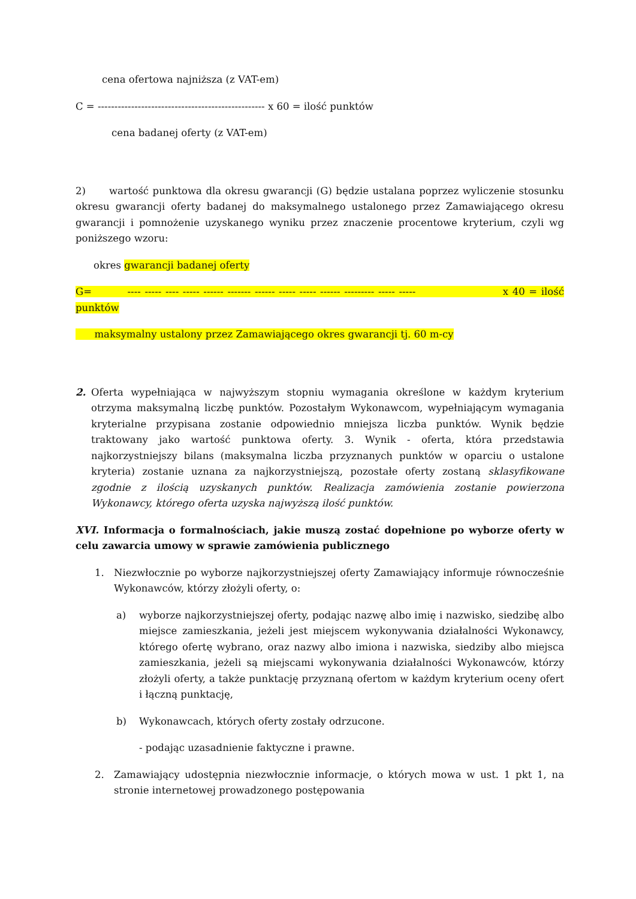cena ofertowa najniższa (z VAT-em)
C = -------------------------------------------------- x 60 = ilość punktów
cena badanej oferty (z VAT-em)
2) wartość punktowa dla okresu gwarancji (G) będzie ustalana poprzez wyliczenie stosunku okresu gwarancji oferty badanej do maksymalnego ustalonego przez Zamawiającego okresu gwarancji i pomnożenie uzyskanego wyniku przez znaczenie procentowe kryterium, czyli wg poniższego wzoru:
okres gwarancji badanej oferty
G= ---- ----- ---- ----- ------ ------- ------ ----- ----- ------ --------- ----- ----- x 40 = ilość punktów
maksymalny ustalony przez Zamawiającego okres gwarancji tj. 60 m-cy
2. Oferta wypełniająca w najwyższym stopniu wymagania określone w każdym kryterium otrzyma maksymalną liczbę punktów. Pozostałym Wykonawcom, wypełniającym wymagania kryterialne przypisana zostanie odpowiednio mniejsza liczba punktów. Wynik będzie traktowany jako wartość punktowa oferty. 3. Wynik - oferta, która przedstawia najkorzystniejszy bilans (maksymalna liczba przyznanych punktów w oparciu o ustalone kryteria) zostanie uznana za najkorzystniejszą, pozostałe oferty zostaną sklasyfikowane zgodnie z ilością uzyskanych punktów. Realizacja zamówienia zostanie powierzona Wykonawcy, którego oferta uzyska najwyższą ilość punktów.
XVI. Informacja o formalnościach, jakie muszą zostać dopełnione po wyborze oferty w celu zawarcia umowy w sprawie zamówienia publicznego
1. Niezwłocznie po wyborze najkorzystniejszej oferty Zamawiający informuje równocześnie Wykonawców, którzy złożyli oferty, o:
a) wyborze najkorzystniejszej oferty, podając nazwę albo imię i nazwisko, siedzibę albo miejsce zamieszkania, jeżeli jest miejscem wykonywania działalności Wykonawcy, którego ofertę wybrano, oraz nazwy albo imiona i nazwiska, siedziby albo miejsca zamieszkania, jeżeli są miejscami wykonywania działalności Wykonawców, którzy złożyli oferty, a także punktację przyznaną ofertom w każdym kryterium oceny ofert i łączną punktację,
b) Wykonawcach, których oferty zostały odrzucone.
- podając uzasadnienie faktyczne i prawne.
2. Zamawiający udostępnia niezwłocznie informacje, o których mowa w ust. 1 pkt 1, na stronie internetowej prowadzonego postępowania